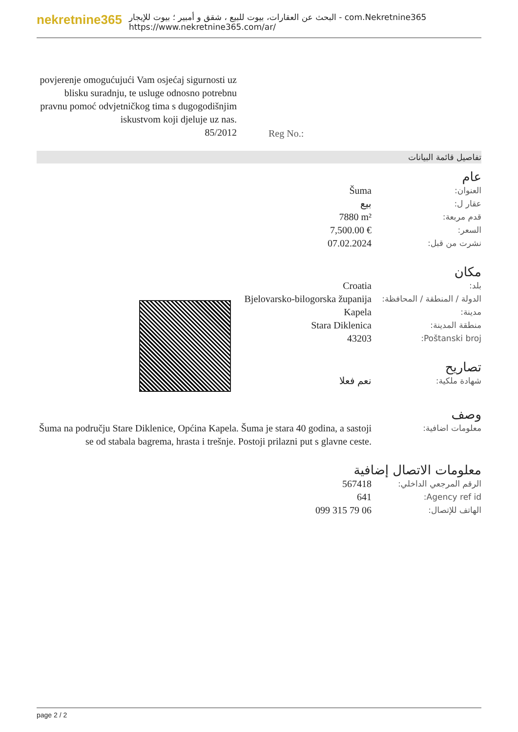nekretnine365
البحث عن العقارات، بيوت للبيع ، شقق و أمبير ؛ بيوت للإيجار - com.Nekretnine365
https://www.nekretnine365.com/ar/
povjerenje omogućujući Vam osjećaj sigurnosti uz blisku suradnju, te usluge odnosno potrebnu pravnu pomoć odvjetničkog tima s dugogodišnjim iskustvom koji djeluje uz nas.
85/2012
Reg No.:
تفاصيل قائمة البيانات
عام
| العنوان: | Šuma |
| عقار ل: | بيع |
| قدم مربعة: | 7880 m² |
| السعر: | 7,500.00 € |
| نشرت من قبل: | 07.02.2024 |
مكان
| بلد: | Croatia |
| الدولة / المنطقة / المحافظة: | Bjelovarsko-bilogorska županija |
| مدينة: | Kapela |
| منطقة المدينة: | Stara Diklenica |
| Poštanski broj: | 43203 |
تصاريح
| شهادة ملكية: | نعم فعلا |
وصف
| معلومات اضافية: | Šuma na području Stare Diklenice, Općina Kapela. Šuma je stara 40 godina, a sastoji se od stabala bagrema, hrasta i trešnje. Postoji prilazni put s glavne ceste. |
معلومات الاتصال إضافية
| الرقم المرجعي الداخلي: | 567418 |
| Agency ref id: | 641 |
| الهاتف للإتصال: | 099 315 79 06 |
page 2 / 2